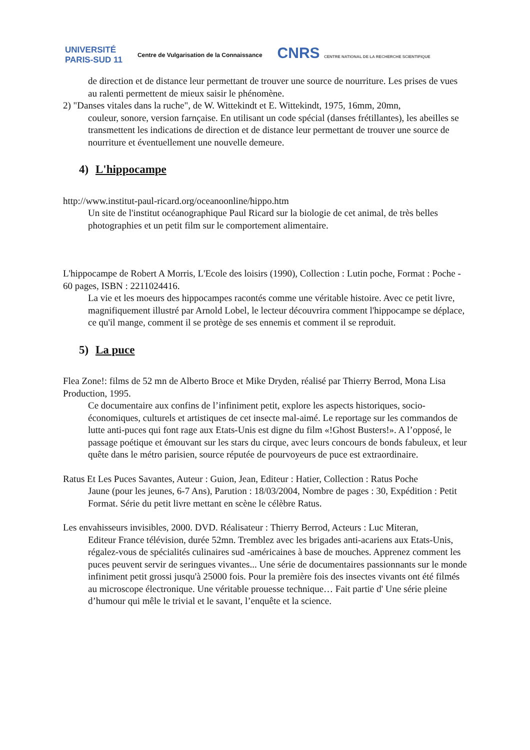UNIVERSITÉ
PARIS-SUD 11
Centre de Vulgarisation de la Connaissance
CNRS CENTRE NATIONAL DE LA RECHERCHE SCIENTIFIQUE
de direction et de distance leur permettant de trouver une source de nourriture. Les prises de vues au ralenti permettent de mieux saisir le phénomène.
2) "Danses vitales dans la ruche", de W. Wittekindt et E. Wittekindt, 1975, 16mm, 20mn,
couleur, sonore, version farnçaise. En utilisant un code spécial (danses frétillantes), les abeilles se transmettent les indications de direction et de distance leur permettant de trouver une source de nourriture et éventuellement une nouvelle demeure.
4) L'hippocampe
http://www.institut-paul-ricard.org/oceanoonline/hippo.htm
Un site de l'institut océanographique Paul Ricard sur la biologie de cet animal, de très belles photographies et un petit film sur le comportement alimentaire.
L'hippocampe de Robert A Morris, L'Ecole des loisirs (1990), Collection : Lutin poche, Format : Poche - 60 pages, ISBN : 2211024416.
La vie et les moeurs des hippocampes racontés comme une véritable histoire. Avec ce petit livre, magnifiquement illustré par Arnold Lobel, le lecteur découvrira comment l'hippocampe se déplace, ce qu'il mange, comment il se protège de ses ennemis et comment il se reproduit.
5) La puce
Flea Zone!: films de 52 mn de Alberto Broce et Mike Dryden, réalisé par Thierry Berrod, Mona Lisa Production, 1995.
Ce documentaire aux confins de l’infiniment petit, explore les aspects historiques, socio-économiques, culturels et artistiques de cet insecte mal-aimé. Le reportage sur les commandos de lutte anti-puces qui font rage aux Etats-Unis est digne du film «!Ghost Busters!». A l’opposé, le passage poétique et émouvant sur les stars du cirque, avec leurs concours de bonds fabuleux, et leur quête dans le métro parisien, source réputée de pourvoyeurs de puce est extraordinaire.
Ratus Et Les Puces Savantes, Auteur : Guion, Jean, Editeur : Hatier, Collection : Ratus Poche
Jaune (pour les jeunes, 6-7 Ans), Parution : 18/03/2004, Nombre de pages : 30, Expédition : Petit Format. Série du petit livre mettant en scène le célèbre Ratus.
Les envahisseurs invisibles, 2000. DVD. Réalisateur : Thierry Berrod, Acteurs : Luc Miteran,
Editeur France télévision, durée 52mn. Tremblez avec les brigades anti-acariens aux Etats-Unis, régalez-vous de spécialités culinaires sud -américaines à base de mouches. Apprenez comment les puces peuvent servir de seringues vivantes... Une série de documentaires passionnants sur le monde infiniment petit grossi jusqu'à 25000 fois. Pour la première fois des insectes vivants ont été filmés au microscope électronique. Une véritable prouesse technique… Fait partie d' Une série pleine d’humour qui mêle le trivial et le savant, l’enquête et la science.